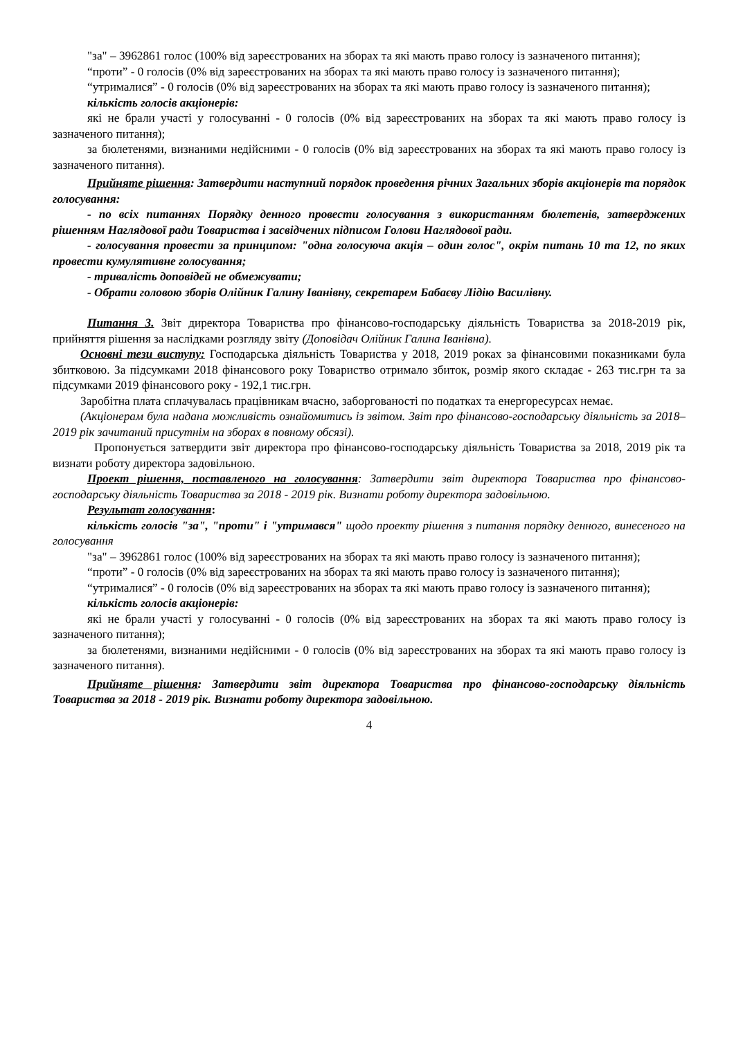"за" – 3962861 голос (100% від зареєстрованих на зборах та які мають право голосу із зазначеного питання);
“проти” - 0 голосів (0% від зареєстрованих на зборах та які мають право голосу із зазначеного питання);
“утрималися” - 0 голосів (0% від зареєстрованих на зборах та які мають право голосу із зазначеного питання);
кількість голосів акціонерів:
які не брали участі у голосуванні - 0 голосів (0% від зареєстрованих на зборах та які мають право голосу із зазначеного питання);
за бюлетенями, визнаними недійсними - 0 голосів (0% від зареєстрованих на зборах та які мають право голосу із зазначеного питання).
Прийняте рішення: Затвердити наступний порядок проведення річних Загальних зборів акціонерів та порядок голосування:
- по всіх питаннях Порядку денного провести голосування з використанням бюлетенів, затверджених рішенням Наглядової ради Товариства і засвідчених підписом Голови Наглядової ради.
- голосування провести за принципом: "одна голосуюча акція – один голос", окрім питань 10 та 12, по яких провести кумулятивне голосування;
- тривалість доповідей не обмежувати;
- Обрати головою зборів Олійник Галину Іванівну, секретарем Бабаєву Лідію Василівну.
Питання 3. Звіт директора Товариства про фінансово-господарську діяльність Товариства за 2018-2019 рік, прийняття рішення за наслідками розгляду звіту (Доповідач Олійник Галина Іванівна).
Основні тези виступу: Господарська діяльність Товариства у 2018, 2019 роках за фінансовими показниками була збитковою. За підсумками 2018 фінансового року Товариство отримало збиток, розмір якого складає - 263 тис.грн та за підсумками 2019 фінансового року - 192,1 тис.грн.
Заробітна плата сплачувалась працівникам вчасно, заборгованості по податках та енергоресурсах немає.
(Акціонерам була надана можливість ознайомитись із звітом. Звіт про фінансово-господарську діяльність за 2018–2019 рік зачитаний присутнім на зборах в повному обсязі).
Пропонується затвердити звіт директора про фінансово-господарську діяльність Товариства за 2018, 2019 рік та визнати роботу директора задовільною.
Проект рішення, поставленого на голосування: Затвердити звіт директора Товариства про фінансово-господарську діяльність Товариства за 2018 - 2019 рік. Визнати роботу директора задовільною.
Результат голосування:
кількість голосів "за", "проти" і "утримався" щодо проекту рішення з питання порядку денного, винесеного на голосування
"за" – 3962861 голос (100% від зареєстрованих на зборах та які мають право голосу із зазначеного питання);
“проти” - 0 голосів (0% від зареєстрованих на зборах та які мають право голосу із зазначеного питання);
“утрималися” - 0 голосів (0% від зареєстрованих на зборах та які мають право голосу із зазначеного питання);
кількість голосів акціонерів:
які не брали участі у голосуванні - 0 голосів (0% від зареєстрованих на зборах та які мають право голосу із зазначеного питання);
за бюлетенями, визнаними недійсними - 0 голосів (0% від зареєстрованих на зборах та які мають право голосу із зазначеного питання).
Прийняте рішення: Затвердити звіт директора Товариства про фінансово-господарську діяльність Товариства за 2018 - 2019 рік. Визнати роботу директора задовільною.
4